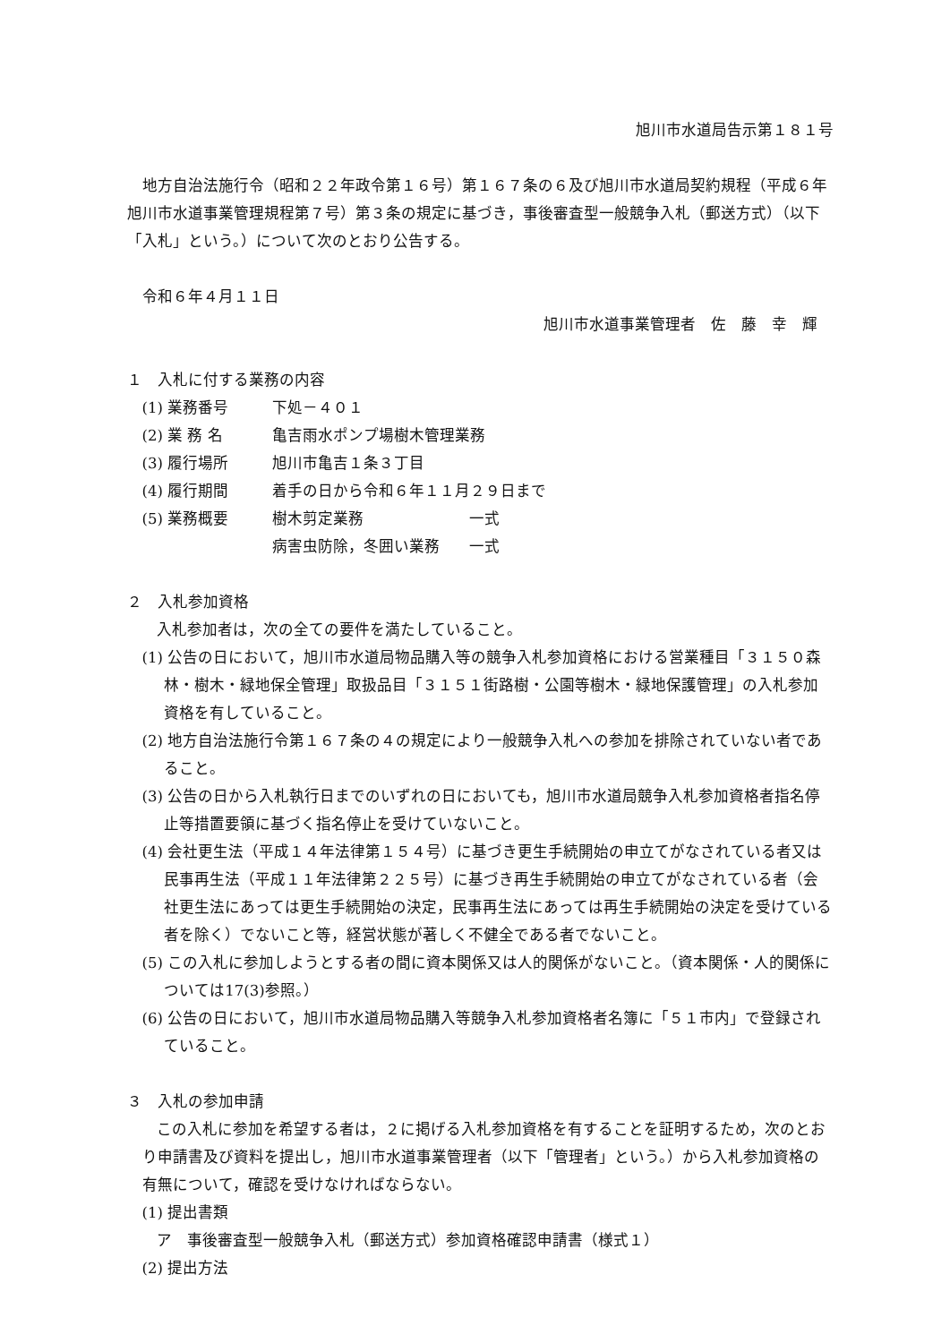旭川市水道局告示第１８１号
地方自治法施行令（昭和２２年政令第１６号）第１６７条の６及び旭川市水道局契約規程（平成６年旭川市水道事業管理規程第７号）第３条の規定に基づき，事後審査型一般競争入札（郵送方式）（以下「入札」という。）について次のとおり公告する。
令和６年４月１１日
旭川市水道事業管理者　佐　藤　幸　輝
１　入札に付する業務の内容
(1) 業務番号 下処－４０１
(2) 業 務 名 亀吉雨水ポンプ場樹木管理業務
(3) 履行場所 旭川市亀吉１条３丁目
(4) 履行期間 着手の日から令和６年１１月２９日まで
(5) 業務概要 樹木剪定業務 一式
病害虫防除，冬囲い業務 一式
２　入札参加資格
入札参加者は，次の全ての要件を満たしていること。
(1) 公告の日において，旭川市水道局物品購入等の競争入札参加資格における営業種目「３１５０森林・樹木・緑地保全管理」取扱品目「３１５１街路樹・公園等樹木・緑地保護管理」の入札参加資格を有していること。
(2) 地方自治法施行令第１６７条の４の規定により一般競争入札への参加を排除されていない者であること。
(3) 公告の日から入札執行日までのいずれの日においても，旭川市水道局競争入札参加資格者指名停止等措置要領に基づく指名停止を受けていないこと。
(4) 会社更生法（平成１４年法律第１５４号）に基づき更生手続開始の申立てがなされている者又は民事再生法（平成１１年法律第２２５号）に基づき再生手続開始の申立てがなされている者（会社更生法にあっては更生手続開始の決定，民事再生法にあっては再生手続開始の決定を受けている者を除く）でないこと等，経営状態が著しく不健全である者でないこと。
(5) この入札に参加しようとする者の間に資本関係又は人的関係がないこと。（資本関係・人的関係については17(3)参照。）
(6) 公告の日において，旭川市水道局物品購入等競争入札参加資格者名簿に「５１市内」で登録されていること。
３　入札の参加申請
この入札に参加を希望する者は，２に掲げる入札参加資格を有することを証明するため，次のとおり申請書及び資料を提出し，旭川市水道事業管理者（以下「管理者」という。）から入札参加資格の有無について，確認を受けなければならない。
(1) 提出書類
ア　事後審査型一般競争入札（郵送方式）参加資格確認申請書（様式１）
(2) 提出方法